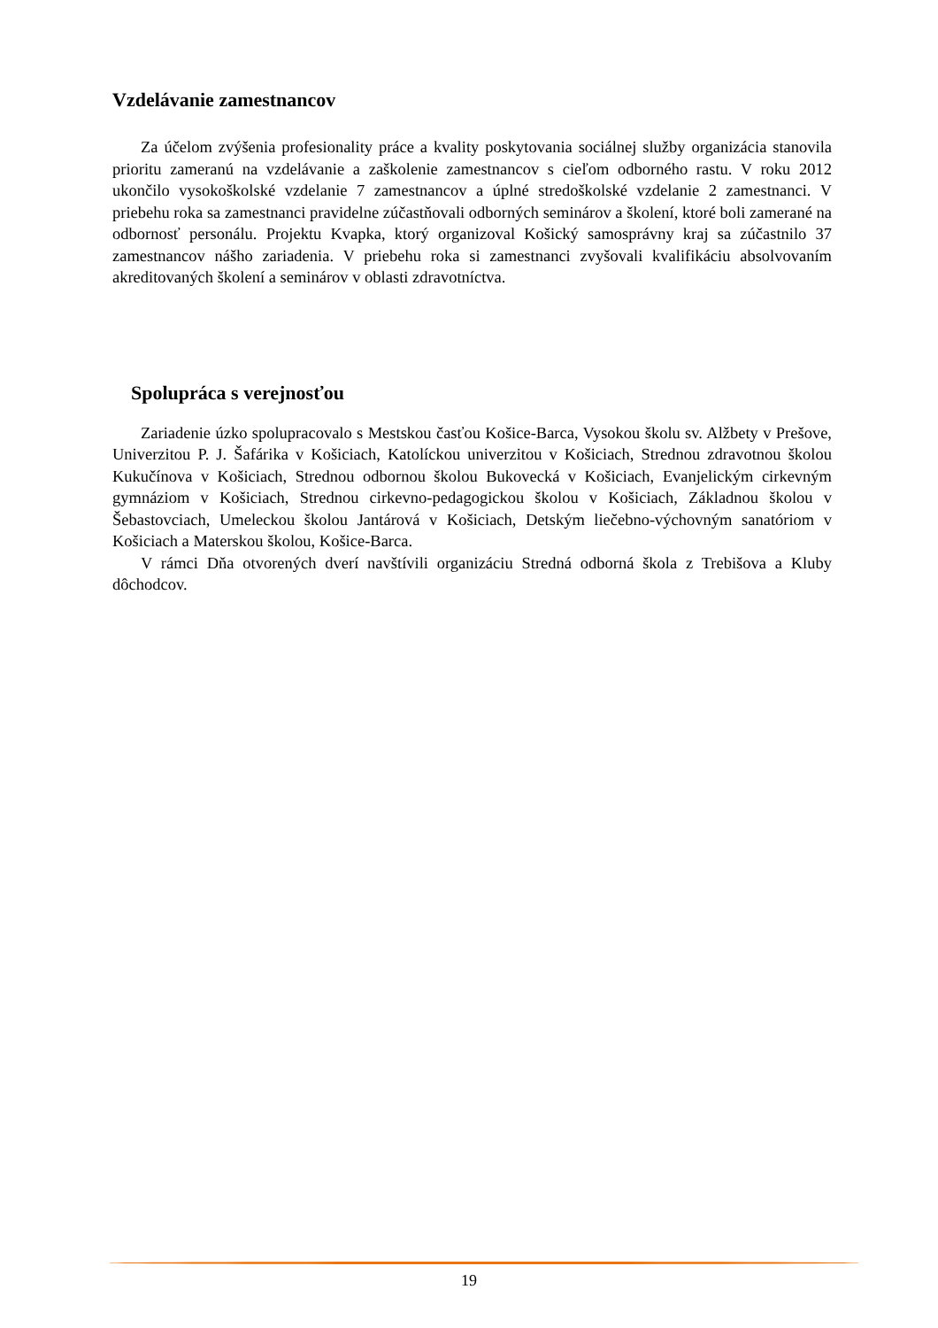Vzdelávanie zamestnancov
Za účelom zvýšenia profesionality práce a kvality poskytovania sociálnej služby organizácia stanovila prioritu zameranú na vzdelávanie a zaškolenie zamestnancov s cieľom odborného rastu. V roku 2012 ukončilo vysokoškolské vzdelanie 7 zamestnancov a úplné stredoškolské vzdelanie 2 zamestnanci. V priebehu roka sa zamestnanci pravidelne zúčastňovali odborných seminárov a školení, ktoré boli zamerané na odbornosť personálu. Projektu Kvapka, ktorý organizoval Košický samosprávny kraj sa zúčastnilo 37 zamestnancov nášho zariadenia. V priebehu roka si zamestnanci zvyšovali kvalifikáciu absolvovaním akreditovaných školení a seminárov v oblasti zdravotníctva.
Spolupráca s verejnosťou
Zariadenie úzko spolupracovalo s Mestskou časťou Košice-Barca, Vysokou školu sv. Alžbety v Prešove, Univerzitou P. J. Šafárika v Košiciach, Katolíckou univerzitou v Košiciach, Strednou zdravotnou školou Kukučínova v Košiciach, Strednou odbornou školou Bukovecká v Košiciach, Evanjelickým cirkevným gymnáziom v Košiciach, Strednou cirkevno-pedagogickou školou v Košiciach, Základnou školou v Šebastovciach, Umeleckou školou Jantárová v Košiciach, Detským liečebno-výchovným sanatóriom v Košiciach a Materskou školou, Košice-Barca.
V rámci Dňa otvorených dverí navštívili organizáciu Stredná odborná škola z Trebišova a Kluby dôchodcov.
19